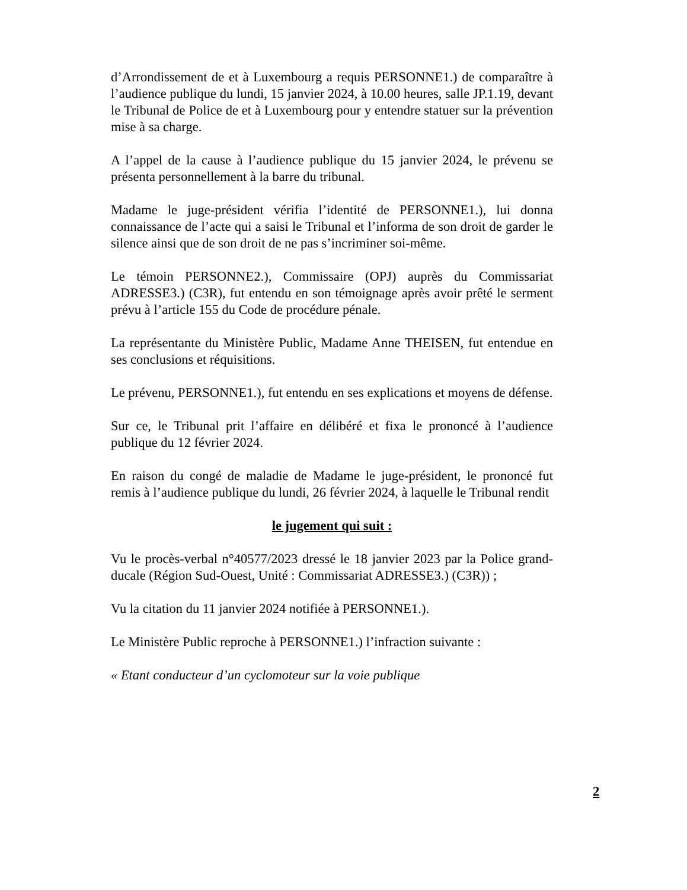d’Arrondissement de et à Luxembourg a requis PERSONNE1.) de comparaître à l’audience publique du lundi, 15 janvier 2024, à 10.00 heures, salle JP.1.19, devant le Tribunal de Police de et à Luxembourg pour y entendre statuer sur la prévention mise à sa charge.
A l’appel de la cause à l’audience publique du 15 janvier 2024, le prévenu se présenta personnellement à la barre du tribunal.
Madame le juge-président vérifia l’identité de PERSONNE1.), lui donna connaissance de l’acte qui a saisi le Tribunal et l’informa de son droit de garder le silence ainsi que de son droit de ne pas s’incriminer soi-même.
Le témoin PERSONNE2.), Commissaire (OPJ) auprès du Commissariat ADRESSE3.) (C3R), fut entendu en son témoignage après avoir prêté le serment prévu à l’article 155 du Code de procédure pénale.
La représentante du Ministère Public, Madame Anne THEISEN, fut entendue en ses conclusions et réquisitions.
Le prévenu, PERSONNE1.), fut entendu en ses explications et moyens de défense.
Sur ce, le Tribunal prit l’affaire en délibéré et fixa le prononcé à l’audience publique du 12 février 2024.
En raison du congé de maladie de Madame le juge-président, le prononcé fut remis à l’audience publique du lundi, 26 février 2024, à laquelle le Tribunal rendit
le jugement qui suit :
Vu le procès-verbal n°40577/2023 dressé le 18 janvier 2023 par la Police grand-ducale (Région Sud-Ouest, Unité : Commissariat ADRESSE3.) (C3R)) ;
Vu la citation du 11 janvier 2024 notifiée à PERSONNE1.).
Le Ministère Public reproche à PERSONNE1.) l’infraction suivante :
« Etant conducteur d’un cyclomoteur sur la voie publique
2